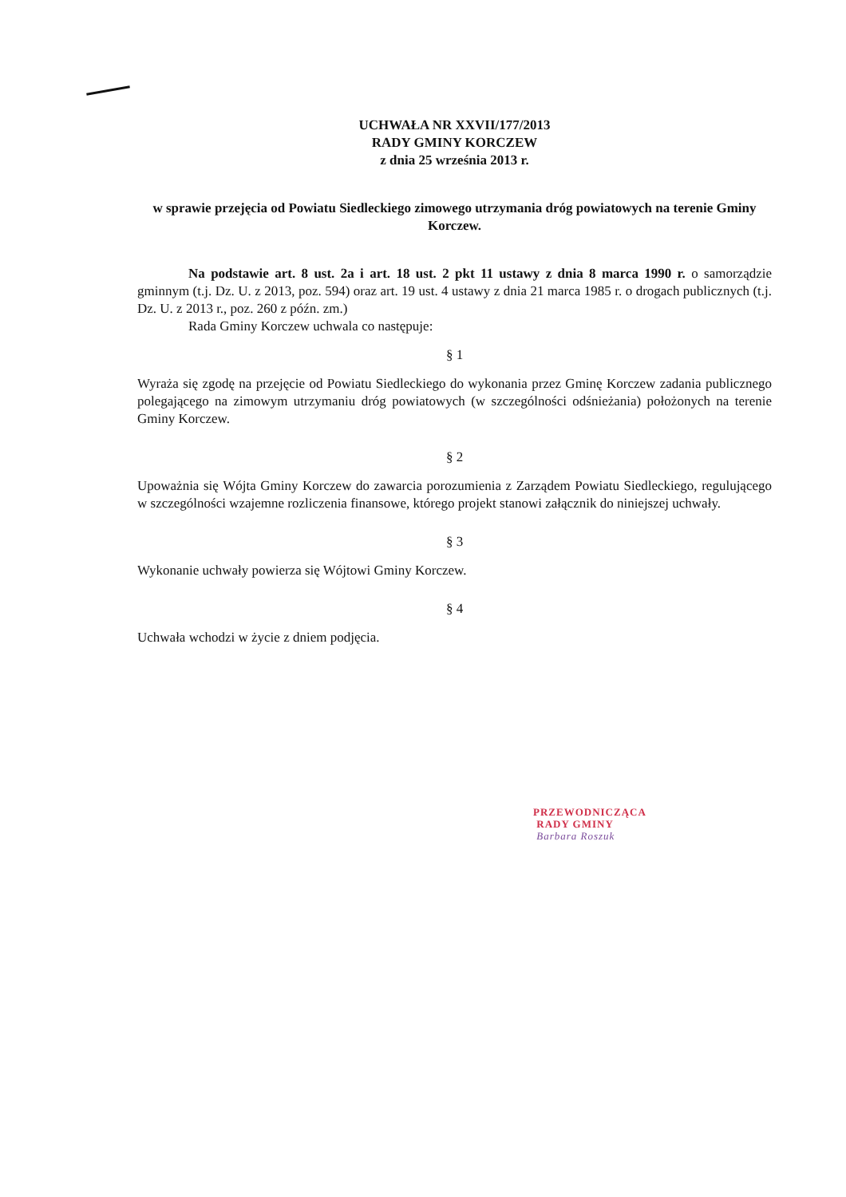UCHWAŁA NR XXVII/177/2013
RADY GMINY KORCZEW
z dnia 25 września 2013 r.
w sprawie przejęcia od Powiatu Siedleckiego zimowego utrzymania dróg powiatowych na terenie Gminy Korczew.
Na podstawie art. 8 ust. 2a i art. 18 ust. 2 pkt 11 ustawy z dnia 8 marca 1990 r. o samorządzie gminnym (t.j. Dz. U. z 2013, poz. 594) oraz art. 19 ust. 4 ustawy z dnia 21 marca 1985 r. o drogach publicznych (t.j. Dz. U. z 2013 r., poz. 260 z późn. zm.)
Rada Gminy Korczew uchwala co następuje:
§ 1
Wyraża się zgodę na przejęcie od Powiatu Siedleckiego do wykonania przez Gminę Korczew zadania publicznego polegającego na zimowym utrzymaniu dróg powiatowych (w szczególności odśnieżania) położonych na terenie Gminy Korczew.
§ 2
Upoważnia się Wójta Gminy Korczew do zawarcia porozumienia z Zarządem Powiatu Siedleckiego, regulującego w szczególności wzajemne rozliczenia finansowe, którego projekt stanowi załącznik do niniejszej uchwały.
§ 3
Wykonanie uchwały powierza się Wójtowi Gminy Korczew.
§ 4
Uchwała wchodzi w życie z dniem podjęcia.
PRZEWODNICZĄCA
RADY GMINY
Barbara Roszuk